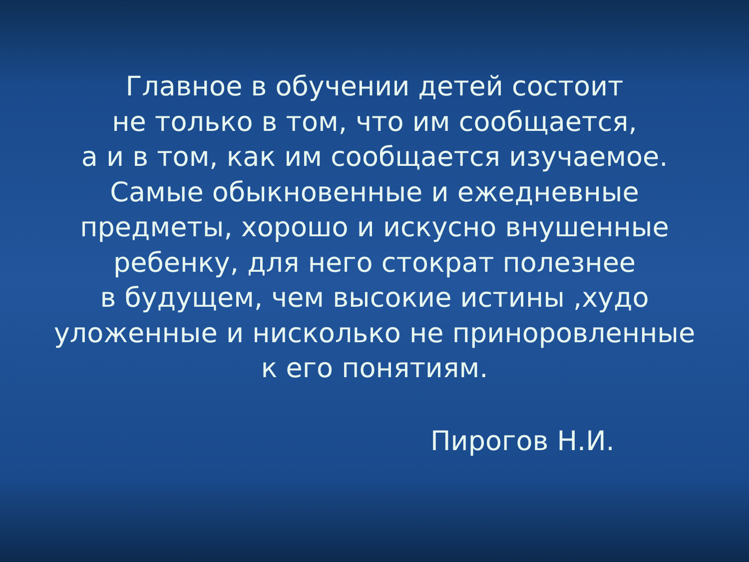Главное в обучении детей состоит
не только в том, что им сообщается,
а и в том, как им сообщается изучаемое.
Самые обыкновенные и ежедневные
предметы, хорошо и искусно внушенные
ребенку, для него стократ полезнее
в будущем, чем высокие истины ,худо
уложенные и нисколько не приноровленные
к его понятиям.
Пирогов Н.И.